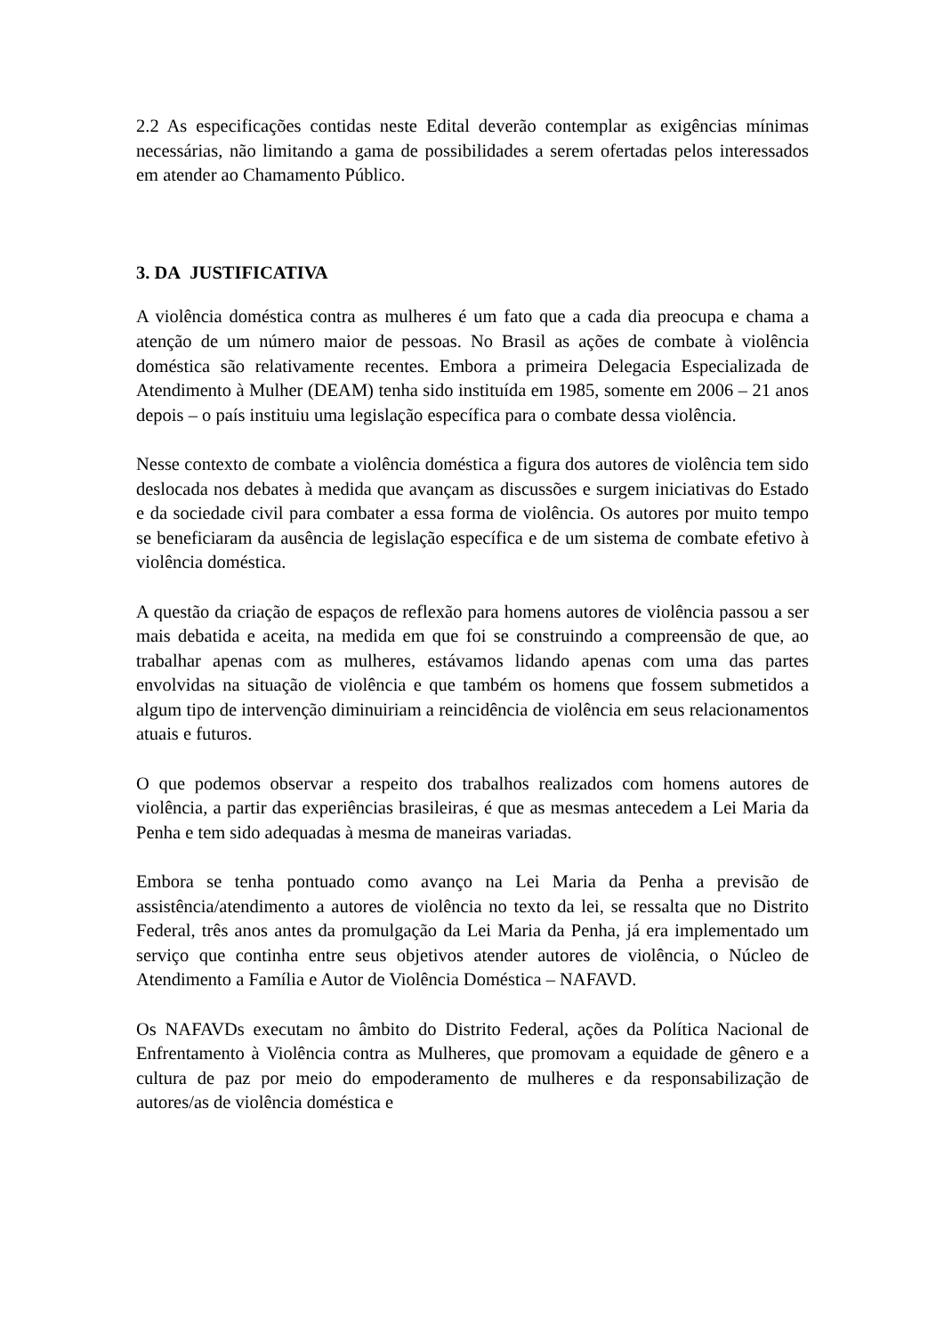2.2 As especificações contidas neste Edital deverão contemplar as exigências mínimas necessárias, não limitando a gama de possibilidades a serem ofertadas pelos interessados em atender ao Chamamento Público.
3. DA JUSTIFICATIVA
A violência doméstica contra as mulheres é um fato que a cada dia preocupa e chama a atenção de um número maior de pessoas. No Brasil as ações de combate à violência doméstica são relativamente recentes. Embora a primeira Delegacia Especializada de Atendimento à Mulher (DEAM) tenha sido instituída em 1985, somente em 2006 – 21 anos depois – o país instituiu uma legislação específica para o combate dessa violência.
Nesse contexto de combate a violência doméstica a figura dos autores de violência tem sido deslocada nos debates à medida que avançam as discussões e surgem iniciativas do Estado e da sociedade civil para combater a essa forma de violência. Os autores por muito tempo se beneficiaram da ausência de legislação específica e de um sistema de combate efetivo à violência doméstica.
A questão da criação de espaços de reflexão para homens autores de violência passou a ser mais debatida e aceita, na medida em que foi se construindo a compreensão de que, ao trabalhar apenas com as mulheres, estávamos lidando apenas com uma das partes envolvidas na situação de violência e que também os homens que fossem submetidos a algum tipo de intervenção diminuiriam a reincidência de violência em seus relacionamentos atuais e futuros.
O que podemos observar a respeito dos trabalhos realizados com homens autores de violência, a partir das experiências brasileiras, é que as mesmas antecedem a Lei Maria da Penha e tem sido adequadas à mesma de maneiras variadas.
Embora se tenha pontuado como avanço na Lei Maria da Penha a previsão de assistência/atendimento a autores de violência no texto da lei, se ressalta que no Distrito Federal, três anos antes da promulgação da Lei Maria da Penha, já era implementado um serviço que continha entre seus objetivos atender autores de violência, o Núcleo de Atendimento a Família e Autor de Violência Doméstica – NAFAVD.
Os NAFAVDs executam no âmbito do Distrito Federal, ações da Política Nacional de Enfrentamento à Violência contra as Mulheres, que promovam a equidade de gênero e a cultura de paz por meio do empoderamento de mulheres e da responsabilização de autores/as de violência doméstica e